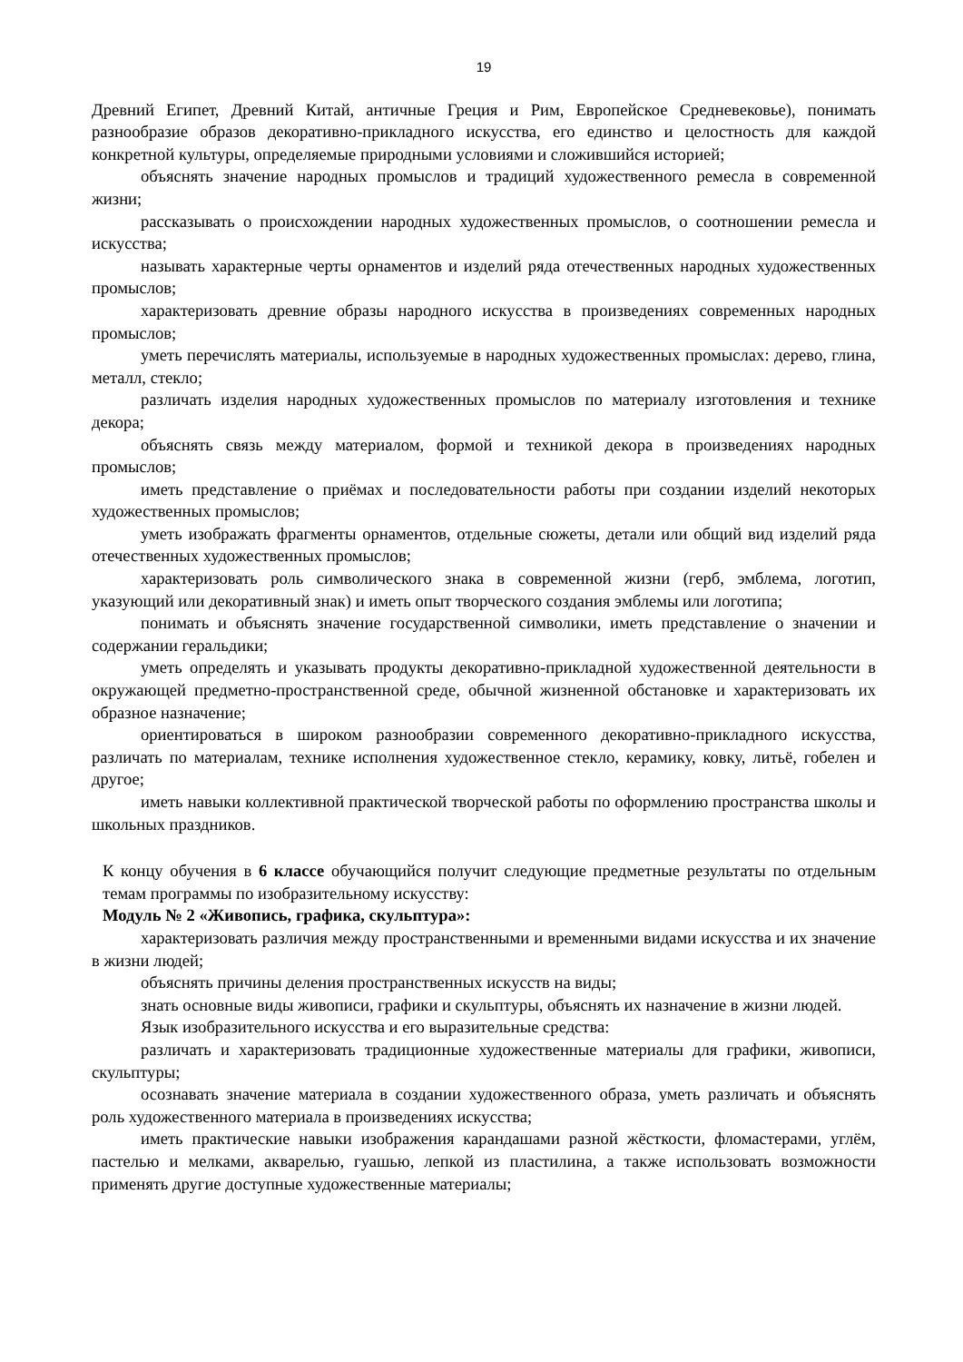19
Древний Египет, Древний Китай, античные Греция и Рим, Европейское Средневековье), понимать разнообразие образов декоративно-прикладного искусства, его единство и целостность для каждой конкретной культуры, определяемые природными условиями и сложившийся историей;
объяснять значение народных промыслов и традиций художественного ремесла в современной жизни;
рассказывать о происхождении народных художественных промыслов, о соотношении ремесла и искусства;
называть характерные черты орнаментов и изделий ряда отечественных народных художественных промыслов;
характеризовать древние образы народного искусства в произведениях современных народных промыслов;
уметь перечислять материалы, используемые в народных художественных промыслах: дерево, глина, металл, стекло;
различать изделия народных художественных промыслов по материалу изготовления и технике декора;
объяснять связь между материалом, формой и техникой декора в произведениях народных промыслов;
иметь представление о приёмах и последовательности работы при создании изделий некоторых художественных промыслов;
уметь изображать фрагменты орнаментов, отдельные сюжеты, детали или общий вид изделий ряда отечественных художественных промыслов;
характеризовать роль символического знака в современной жизни (герб, эмблема, логотип, указующий или декоративный знак) и иметь опыт творческого создания эмблемы или логотипа;
понимать и объяснять значение государственной символики, иметь представление о значении и содержании геральдики;
уметь определять и указывать продукты декоративно-прикладной художественной деятельности в окружающей предметно-пространственной среде, обычной жизненной обстановке и характеризовать их образное назначение;
ориентироваться в широком разнообразии современного декоративно-прикладного искусства, различать по материалам, технике исполнения художественное стекло, керамику, ковку, литьё, гобелен и другое;
иметь навыки коллективной практической творческой работы по оформлению пространства школы и школьных праздников.
К концу обучения в 6 классе обучающийся получит следующие предметные результаты по отдельным темам программы по изобразительному искусству:
Модуль № 2 «Живопись, графика, скульптура»:
характеризовать различия между пространственными и временными видами искусства и их значение в жизни людей;
объяснять причины деления пространственных искусств на виды;
знать основные виды живописи, графики и скульптуры, объяснять их назначение в жизни людей.
Язык изобразительного искусства и его выразительные средства:
различать и характеризовать традиционные художественные материалы для графики, живописи, скульптуры;
осознавать значение материала в создании художественного образа, уметь различать и объяснять роль художественного материала в произведениях искусства;
иметь практические навыки изображения карандашами разной жёсткости, фломастерами, углём, пастелью и мелками, акварелью, гуашью, лепкой из пластилина, а также использовать возможности применять другие доступные художественные материалы;